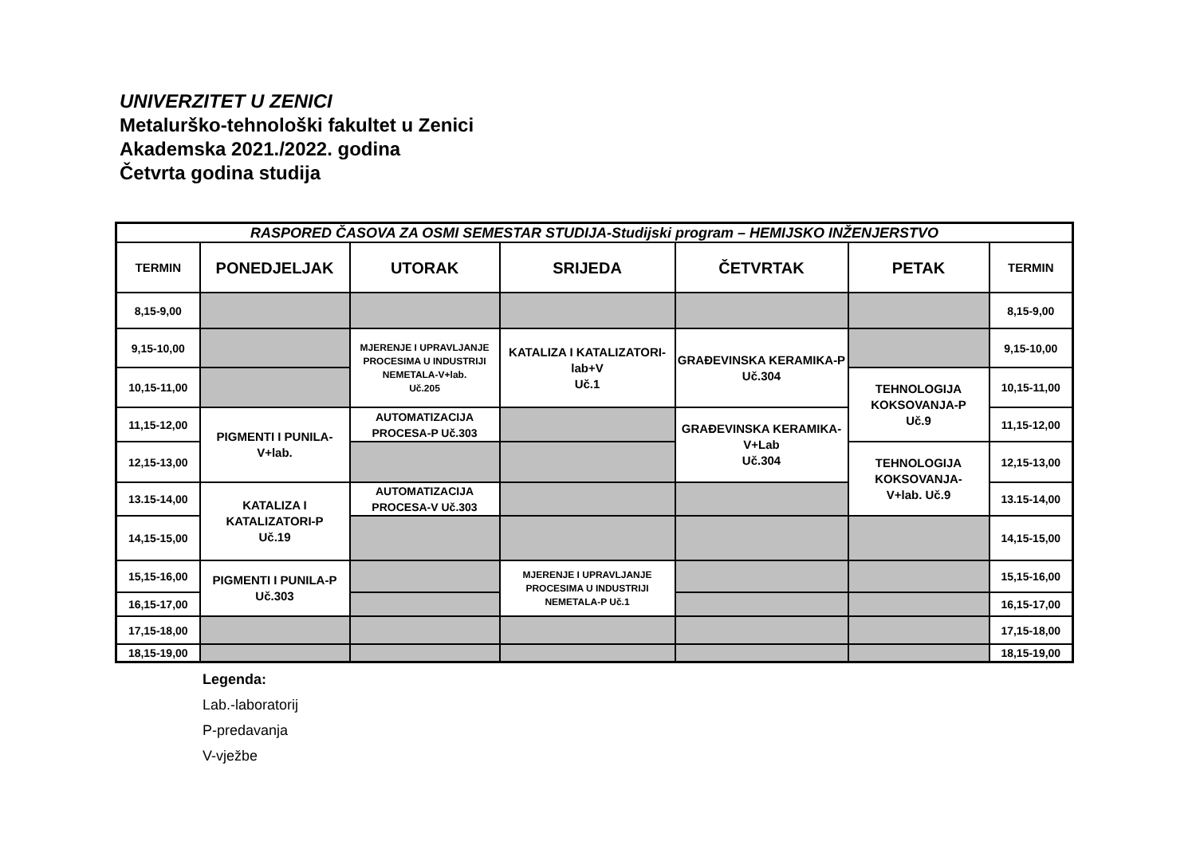UNIVERZITET U ZENICI
Metalurško-tehnološki fakultet u Zenici
Akademska 2021./2022. godina
Četvrta godina studija
| RASPORED ČASOVA ZA OSMI SEMESTAR STUDIJA-Studijski program – HEMIJSKO INŽENJERSTVO | | | | | | |
| TERMIN | PONEDJELJAK | UTORAK | SRIJEDA | ČETVRTAK | PETAK | TERMIN |
| 8,15-9,00 | | | | | | 8,15-9,00 |
| 9,15-10,00 | | MJERENJE I UPRAVLJANJE PROCESIMA U INDUSTRIJI NEMETALA-V+lab. Uč.205 | KATALIZA I KATALIZATORI-lab+V Uč.1 | GRAĐEVINSKA KERAMIKA-P Uč.304 | | 9,15-10,00 |
| 10,15-11,00 | | | | | TEHNOLOGIJA KOKSOVANJA-P Uč.9 | 10,15-11,00 |
| 11,15-12,00 | PIGMENTI I PUNILA-V+lab. | AUTOMATIZACIJA PROCESA-P Uč.303 | | GRAĐEVINSKA KERAMIKA-V+Lab Uč.304 | | 11,15-12,00 |
| 12,15-13,00 | | | | | TEHNOLOGIJA KOKSOVANJA- V+lab. Uč.9 | 12,15-13,00 |
| 13.15-14,00 | KATALIZA I KATALIZATORI-P Uč.19 | AUTOMATIZACIJA PROCESA-V Uč.303 | | | | 13.15-14,00 |
| 14,15-15,00 | | | | | | 14,15-15,00 |
| 15,15-16,00 | PIGMENTI I PUNILA-P Uč.303 | | MJERENJE I UPRAVLJANJE PROCESIMA U INDUSTRIJI NEMETALA-P Uč.1 | | | 15,15-16,00 |
| 16,15-17,00 | | | | | | 16,15-17,00 |
| 17,15-18,00 | | | | | | 17,15-18,00 |
| 18,15-19,00 | | | | | | 18,15-19,00 |
Legenda:
Lab.-laboratorij
P-predavanja
V-vježbe